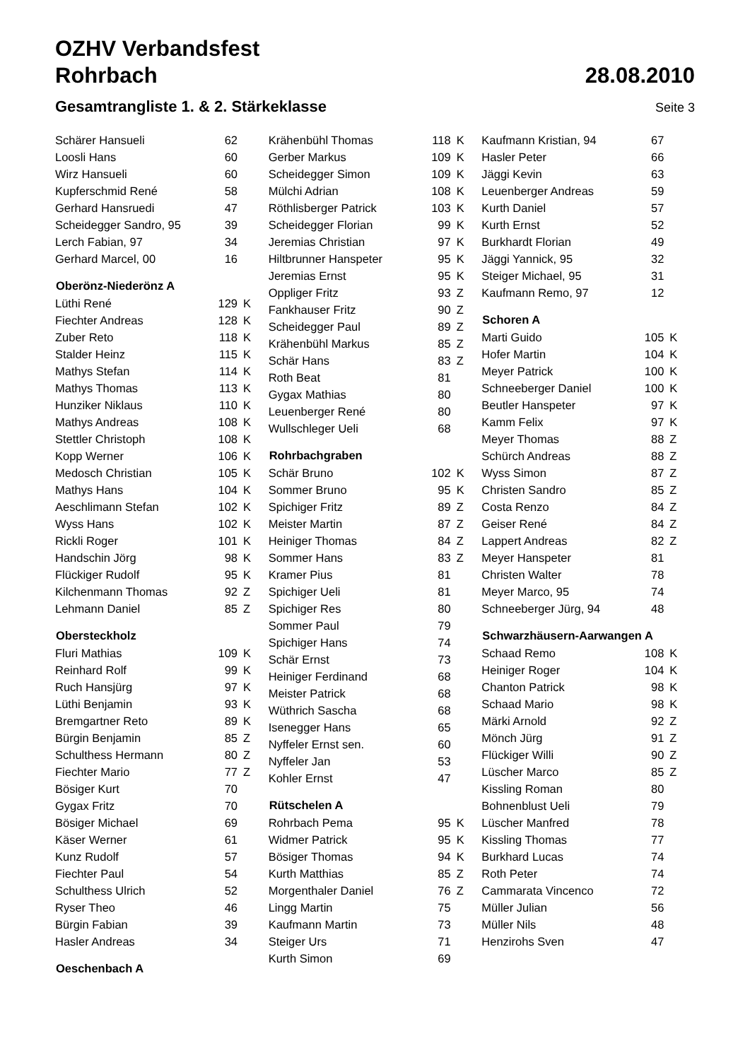OZHV Verbandsfest
Rohrbach 28.08.2010
Gesamtrangliste 1. & 2. Stärkeklasse
Seite 3
| Schärer Hansueli | 62 | |
| Loosli Hans | 60 | |
| Wirz Hansueli | 60 | |
| Kupferschmid René | 58 | |
| Gerhard Hansruedi | 47 | |
| Scheidegger Sandro, 95 | 39 | |
| Lerch Fabian, 97 | 34 | |
| Gerhard Marcel, 00 | 16 | |
| Oberönz-Niederönz A | | |
| Lüthi René | 129 | K |
| Fiechter Andreas | 128 | K |
| Zuber Reto | 118 | K |
| Stalder Heinz | 115 | K |
| Mathys Stefan | 114 | K |
| Mathys Thomas | 113 | K |
| Hunziker Niklaus | 110 | K |
| Mathys Andreas | 108 | K |
| Stettler Christoph | 108 | K |
| Kopp Werner | 106 | K |
| Medosch Christian | 105 | K |
| Mathys Hans | 104 | K |
| Aeschlimann Stefan | 102 | K |
| Wyss Hans | 102 | K |
| Rickli Roger | 101 | K |
| Handschin Jörg | 98 | K |
| Flückiger Rudolf | 95 | K |
| Kilchenmann Thomas | 92 | Z |
| Lehmann Daniel | 85 | Z |
| Obersteckholz | | |
| Fluri Mathias | 109 | K |
| Reinhard Rolf | 99 | K |
| Ruch Hansjürg | 97 | K |
| Lüthi Benjamin | 93 | K |
| Bremgartner Reto | 89 | K |
| Bürgin Benjamin | 85 | Z |
| Schulthess Hermann | 80 | Z |
| Fiechter Mario | 77 | Z |
| Bösiger Kurt | 70 | |
| Gygax Fritz | 70 | |
| Bösiger Michael | 69 | |
| Käser Werner | 61 | |
| Kunz Rudolf | 57 | |
| Fiechter Paul | 54 | |
| Schulthess Ulrich | 52 | |
| Ryser Theo | 46 | |
| Bürgin Fabian | 39 | |
| Hasler Andreas | 34 | |
| Oeschenbach A | | |
| Krähenbühl Thomas | 118 | K |
| Gerber Markus | 109 | K |
| Scheidegger Simon | 109 | K |
| Mülchi Adrian | 108 | K |
| Röthlisberger Patrick | 103 | K |
| Scheidegger Florian | 99 | K |
| Jeremias Christian | 97 | K |
| Hiltbrunner Hanspeter | 95 | K |
| Jeremias Ernst | 95 | K |
| Oppliger Fritz | 93 | Z |
| Fankhauser Fritz | 90 | Z |
| Scheidegger Paul | 89 | Z |
| Krähenbühl Markus | 85 | Z |
| Schär Hans | 83 | Z |
| Roth Beat | 81 | |
| Gygax Mathias | 80 | |
| Leuenberger René | 80 | |
| Wullschleger Ueli | 68 | |
| Rohrbachgraben | | |
| Schär Bruno | 102 | K |
| Sommer Bruno | 95 | K |
| Spichiger Fritz | 89 | Z |
| Meister Martin | 87 | Z |
| Heiniger Thomas | 84 | Z |
| Sommer Hans | 83 | Z |
| Kramer Pius | 81 | |
| Spichiger Ueli | 81 | |
| Spichiger Res | 80 | |
| Sommer Paul | 79 | |
| Spichiger Hans | 74 | |
| Schär Ernst | 73 | |
| Heiniger Ferdinand | 68 | |
| Meister Patrick | 68 | |
| Wüthrich Sascha | 68 | |
| Isenegger Hans | 65 | |
| Nyffeler Ernst sen. | 60 | |
| Nyffeler Jan | 53 | |
| Kohler Ernst | 47 | |
| Rütschelen A | | |
| Rohrbach Pema | 95 | K |
| Widmer Patrick | 95 | K |
| Bösiger Thomas | 94 | K |
| Kurth Matthias | 85 | Z |
| Morgenthaler Daniel | 76 | Z |
| Lingg Martin | 75 | |
| Kaufmann Martin | 73 | |
| Steiger Urs | 71 | |
| Kurth Simon | 69 | |
| Kaufmann Kristian, 94 | 67 | |
| Hasler Peter | 66 | |
| Jäggi Kevin | 63 | |
| Leuenberger Andreas | 59 | |
| Kurth Daniel | 57 | |
| Kurth Ernst | 52 | |
| Burkhardt Florian | 49 | |
| Jäggi Yannick, 95 | 32 | |
| Steiger Michael, 95 | 31 | |
| Kaufmann Remo, 97 | 12 | |
| Schoren A | | |
| Marti Guido | 105 | K |
| Hofer Martin | 104 | K |
| Meyer Patrick | 100 | K |
| Schneeberger Daniel | 100 | K |
| Beutler Hanspeter | 97 | K |
| Kamm Felix | 97 | K |
| Meyer Thomas | 88 | Z |
| Schürch Andreas | 88 | Z |
| Wyss Simon | 87 | Z |
| Christen Sandro | 85 | Z |
| Costa Renzo | 84 | Z |
| Geiser René | 84 | Z |
| Lappert Andreas | 82 | Z |
| Meyer Hanspeter | 81 | |
| Christen Walter | 78 | |
| Meyer Marco, 95 | 74 | |
| Schneeberger Jürg, 94 | 48 | |
| Schwarzhäusern-Aarwangen A | | |
| Schaad Remo | 108 | K |
| Heiniger Roger | 104 | K |
| Chanton Patrick | 98 | K |
| Schaad Mario | 98 | K |
| Märki Arnold | 92 | Z |
| Mönch Jürg | 91 | Z |
| Flückiger Willi | 90 | Z |
| Lüscher Marco | 85 | Z |
| Kissling Roman | 80 | |
| Bohnenblust Ueli | 79 | |
| Lüscher Manfred | 78 | |
| Kissling Thomas | 77 | |
| Burkhard Lucas | 74 | |
| Roth Peter | 74 | |
| Cammarata Vincenco | 72 | |
| Müller Julian | 56 | |
| Müller Nils | 48 | |
| Henzirohs Sven | 47 | |